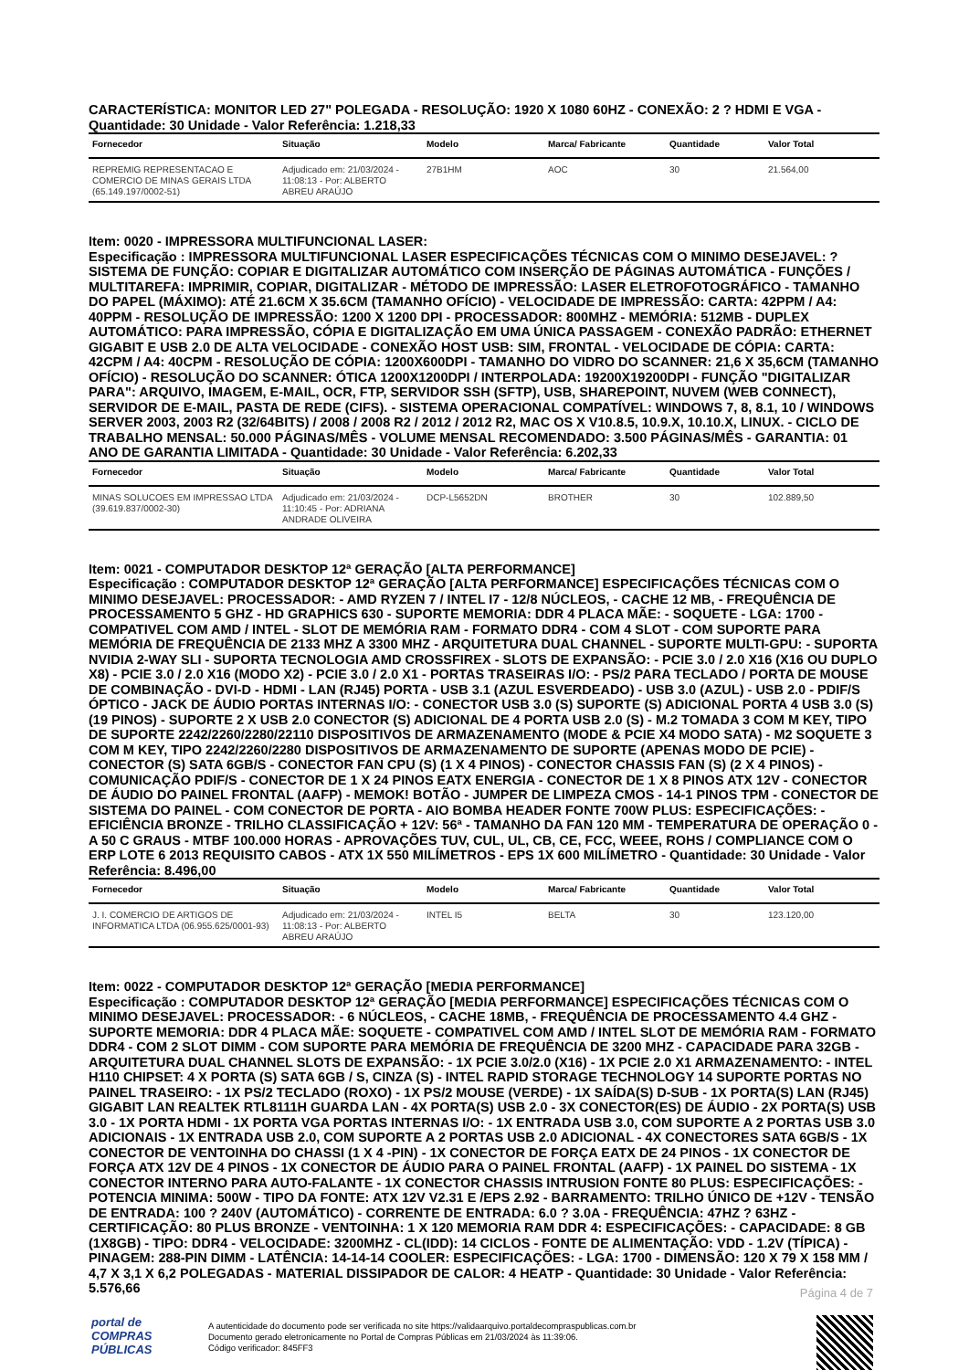CARACTERÍSTICA: MONITOR LED 27" POLEGADA - RESOLUÇÃO: 1920 X 1080 60HZ - CONEXÃO: 2 ? HDMI E VGA - Quantidade: 30 Unidade - Valor Referência: 1.218,33
| Fornecedor | Situação | Modelo | Marca/ Fabricante | Quantidade | Valor Total |
| --- | --- | --- | --- | --- | --- |
| REPREMIG REPRESENTACAO E COMERCIO DE MINAS GERAIS LTDA (65.149.197/0002-51) | Adjudicado em: 21/03/2024 - 11:08:13 - Por: ALBERTO ABREU ARAÚJO | 27B1HM | AOC | 30 | 21.564,00 |
Item: 0020 - IMPRESSORA MULTIFUNCIONAL LASER:
Especificação : IMPRESSORA MULTIFUNCIONAL LASER ESPECIFICAÇÕES TÉCNICAS COM O MINIMO DESEJAVEL: ? SISTEMA DE FUNÇÃO: COPIAR E DIGITALIZAR AUTOMÁTICO COM INSERÇÃO DE PÁGINAS AUTOMÁTICA - FUNÇÕES / MULTITAREFA: IMPRIMIR, COPIAR, DIGITALIZAR - MÉTODO DE IMPRESSÃO: LASER ELETROFOTOGRÁFICO - TAMANHO DO PAPEL (MÁXIMO): ATÉ 21.6CM X 35.6CM (TAMANHO OFÍCIO) - VELOCIDADE DE IMPRESSÃO: CARTA: 42PPM / A4: 40PPM - RESOLUÇÃO DE IMPRESSÃO: 1200 X 1200 DPI - PROCESSADOR: 800MHZ - MEMÓRIA: 512MB - DUPLEX AUTOMÁTICO: PARA IMPRESSÃO, CÓPIA E DIGITALIZAÇÃO EM UMA ÚNICA PASSAGEM - CONEXÃO PADRÃO: ETHERNET GIGABIT E USB 2.0 DE ALTA VELOCIDADE - CONEXÃO HOST USB: SIM, FRONTAL - VELOCIDADE DE CÓPIA: CARTA: 42CPM / A4: 40CPM - RESOLUÇÃO DE CÓPIA: 1200X600DPI - TAMANHO DO VIDRO DO SCANNER: 21,6 X 35,6CM (TAMANHO OFÍCIO) - RESOLUÇÃO DO SCANNER: ÓTICA 1200X1200DPI / INTERPOLADA: 19200X19200DPI - FUNÇÃO "DIGITALIZAR PARA": ARQUIVO, IMAGEM, E-MAIL, OCR, FTP, SERVIDOR SSH (SFTP), USB, SHAREPOINT, NUVEM (WEB CONNECT), SERVIDOR DE E-MAIL, PASTA DE REDE (CIFS). - SISTEMA OPERACIONAL COMPATÍVEL: WINDOWS 7, 8, 8.1, 10 / WINDOWS SERVER 2003, 2003 R2 (32/64BITS) / 2008 / 2008 R2 / 2012 / 2012 R2, MAC OS X V10.8.5, 10.9.X, 10.10.X, LINUX. - CICLO DE TRABALHO MENSAL: 50.000 PÁGINAS/MÊS - VOLUME MENSAL RECOMENDADO: 3.500 PÁGINAS/MÊS - GARANTIA: 01 ANO DE GARANTIA LIMITADA - Quantidade: 30 Unidade - Valor Referência: 6.202,33
| Fornecedor | Situação | Modelo | Marca/ Fabricante | Quantidade | Valor Total |
| --- | --- | --- | --- | --- | --- |
| MINAS SOLUCOES EM IMPRESSAO LTDA (39.619.837/0002-30) | Adjudicado em: 21/03/2024 - 11:10:45 - Por: ADRIANA ANDRADE OLIVEIRA | DCP-L5652DN | BROTHER | 30 | 102.889,50 |
Item: 0021 - COMPUTADOR DESKTOP 12ª GERAÇÃO [ALTA PERFORMANCE]
Especificação : COMPUTADOR DESKTOP 12ª GERAÇÃO [ALTA PERFORMANCE] ESPECIFICAÇÕES TÉCNICAS COM O MINIMO DESEJAVEL: PROCESSADOR: - AMD RYZEN 7 / INTEL I7 - 12/8 NÚCLEOS, - CACHE 12 MB, - FREQUÊNCIA DE PROCESSAMENTO 5 GHZ - HD GRAPHICS 630 - SUPORTE MEMORIA: DDR 4 PLACA MÃE: - SOQUETE - LGA: 1700 - COMPATIVEL COM AMD / INTEL - SLOT DE MEMÓRIA RAM - FORMATO DDR4 - COM 4 SLOT - COM SUPORTE PARA MEMÓRIA DE FREQUÊNCIA DE 2133 MHZ A 3300 MHZ - ARQUITETURA DUAL CHANNEL - SUPORTE MULTI-GPU: - SUPORTA NVIDIA 2-WAY SLI - SUPORTA TECNOLOGIA AMD CROSSFIREX - SLOTS DE EXPANSÃO: - PCIE 3.0 / 2.0 X16 (X16 OU DUPLO X8) - PCIE 3.0 / 2.0 X16 (MODO X2) - PCIE 3.0 / 2.0 X1 - PORTAS TRASEIRAS I/O: - PS/2 PARA TECLADO / PORTA DE MOUSE DE COMBINAÇÃO - DVI-D - HDMI - LAN (RJ45) PORTA - USB 3.1 (AZUL ESVERDEADO) - USB 3.0 (AZUL) - USB 2.0 - PDIF/S ÓPTICO - JACK DE ÁUDIO PORTAS INTERNAS I/O: - CONECTOR USB 3.0 (S) SUPORTE (S) ADICIONAL PORTA 4 USB 3.0 (S) (19 PINOS) - SUPORTE 2 X USB 2.0 CONECTOR (S) ADICIONAL DE 4 PORTA USB 2.0 (S) - M.2 TOMADA 3 COM M KEY, TIPO DE SUPORTE 2242/2260/2280/22110 DISPOSITIVOS DE ARMAZENAMENTO (MODE & PCIE X4 MODO SATA) - M2 SOQUETE 3 COM M KEY, TIPO 2242/2260/2280 DISPOSITIVOS DE ARMAZENAMENTO DE SUPORTE (APENAS MODO DE PCIE) - CONECTOR (S) SATA 6GB/S - CONECTOR FAN CPU (S) (1 X 4 PINOS) - CONECTOR CHASSIS FAN (S) (2 X 4 PINOS) - COMUNICAÇÃO PDIF/S - CONECTOR DE 1 X 24 PINOS EATX ENERGIA - CONECTOR DE 1 X 8 PINOS ATX 12V - CONECTOR DE ÁUDIO DO PAINEL FRONTAL (AAFP) - MEMOK! BOTÃO - JUMPER DE LIMPEZA CMOS - 14-1 PINOS TPM - CONECTOR DE SISTEMA DO PAINEL - COM CONECTOR DE PORTA - AIO BOMBA HEADER FONTE 700W PLUS: ESPECIFICAÇÕES: - EFICIÊNCIA BRONZE - TRILHO CLASSIFICAÇÃO + 12V: 56ª - TAMANHO DA FAN 120 MM - TEMPERATURA DE OPERAÇÃO 0 - A 50 C GRAUS - MTBF 100.000 HORAS - APROVAÇÕES TUV, CUL, UL, CB, CE, FCC, WEEE, ROHS / COMPLIANCE COM O ERP LOTE 6 2013 REQUISITO CABOS - ATX 1X 550 MILÍMETROS - EPS 1X 600 MILÍMETRO - Quantidade: 30 Unidade - Valor Referência: 8.496,00
| Fornecedor | Situação | Modelo | Marca/ Fabricante | Quantidade | Valor Total |
| --- | --- | --- | --- | --- | --- |
| J. I. COMERCIO DE ARTIGOS DE INFORMATICA LTDA (06.955.625/0001-93) | Adjudicado em: 21/03/2024 - 11:08:13 - Por: ALBERTO ABREU ARAÚJO | INTEL I5 | BELTA | 30 | 123.120,00 |
Item: 0022 - COMPUTADOR DESKTOP 12ª GERAÇÃO [MEDIA PERFORMANCE]
Especificação : COMPUTADOR DESKTOP 12ª GERAÇÃO [MEDIA PERFORMANCE] ESPECIFICAÇÕES TÉCNICAS COM O MINIMO DESEJAVEL: PROCESSADOR: - 6 NÚCLEOS, - CACHE 18MB, - FREQUÊNCIA DE PROCESSAMENTO 4.4 GHZ - SUPORTE MEMORIA: DDR 4 PLACA MÃE: SOQUETE - COMPATIVEL COM AMD / INTEL SLOT DE MEMÓRIA RAM - FORMATO DDR4 - COM 2 SLOT DIMM - COM SUPORTE PARA MEMÓRIA DE FREQUÊNCIA DE 3200 MHZ - CAPACIDADE PARA 32GB - ARQUITETURA DUAL CHANNEL SLOTS DE EXPANSÃO: - 1X PCIE 3.0/2.0 (X16) - 1X PCIE 2.0 X1 ARMAZENAMENTO: - INTEL H110 CHIPSET: 4 X PORTA (S) SATA 6GB / S, CINZA (S) - INTEL RAPID STORAGE TECHNOLOGY 14 SUPORTE PORTAS NO PAINEL TRASEIRO: - 1X PS/2 TECLADO (ROXO) - 1X PS/2 MOUSE (VERDE) - 1X SAÍDA(S) D-SUB - 1X PORTA(S) LAN (RJ45) GIGABIT LAN REALTEK RTL8111H GUARDA LAN - 4X PORTA(S) USB 2.0 - 3X CONECTOR(ES) DE ÁUDIO - 2X PORTA(S) USB 3.0 - 1X PORTA HDMI - 1X PORTA VGA PORTAS INTERNAS I/O: - 1X ENTRADA USB 3.0, COM SUPORTE A 2 PORTAS USB 3.0 ADICIONAIS - 1X ENTRADA USB 2.0, COM SUPORTE A 2 PORTAS USB 2.0 ADICIONAL - 4X CONECTORES SATA 6GB/S - 1X CONECTOR DE VENTOINHA DO CHASSI (1 X 4 -PIN) - 1X CONECTOR DE FORÇA EATX DE 24 PINOS - 1X CONECTOR DE FORÇA ATX 12V DE 4 PINOS - 1X CONECTOR DE ÁUDIO PARA O PAINEL FRONTAL (AAFP) - 1X PAINEL DO SISTEMA - 1X CONECTOR INTERNO PARA AUTO-FALANTE - 1X CONECTOR CHASSIS INTRUSION FONTE 80 PLUS: ESPECIFICAÇÕES: - POTENCIA MINIMA: 500W - TIPO DA FONTE: ATX 12V V2.31 E /EPS 2.92 - BARRAMENTO: TRILHO ÚNICO DE +12V - TENSÃO DE ENTRADA: 100 ? 240V (AUTOMÁTICO) - CORRENTE DE ENTRADA: 6.0 ? 3.0A - FREQUÊNCIA: 47HZ ? 63HZ - CERTIFICAÇÃO: 80 PLUS BRONZE - VENTOINHA: 1 X 120 MEMORIA RAM DDR 4: ESPECIFICAÇÕES: - CAPACIDADE: 8 GB (1X8GB) - TIPO: DDR4 - VELOCIDADE: 3200MHZ - CL(IDD): 14 CICLOS - FONTE DE ALIMENTAÇÃO: VDD - 1.2V (TÍPICA) - PINAGEM: 288-PIN DIMM - LATÊNCIA: 14-14-14 COOLER: ESPECIFICAÇÕES: - LGA: 1700 - DIMENSÃO: 120 X 79 X 158 MM / 4,7 X 3,1 X 6,2 POLEGADAS - MATERIAL DISSIPADOR DE CALOR: 4 HEATP - Quantidade: 30 Unidade - Valor Referência: 5.576,66
Página 4 de 7
portal de
COMPRAS
PÚBLICAS
A autenticidade do documento pode ser verificada no site https://validaarquivo.portaldecompraspublicas.com.br
Documento gerado eletronicamente no Portal de Compras Públicas em 21/03/2024 às 11:39:06.
Código verificador: 845FF3